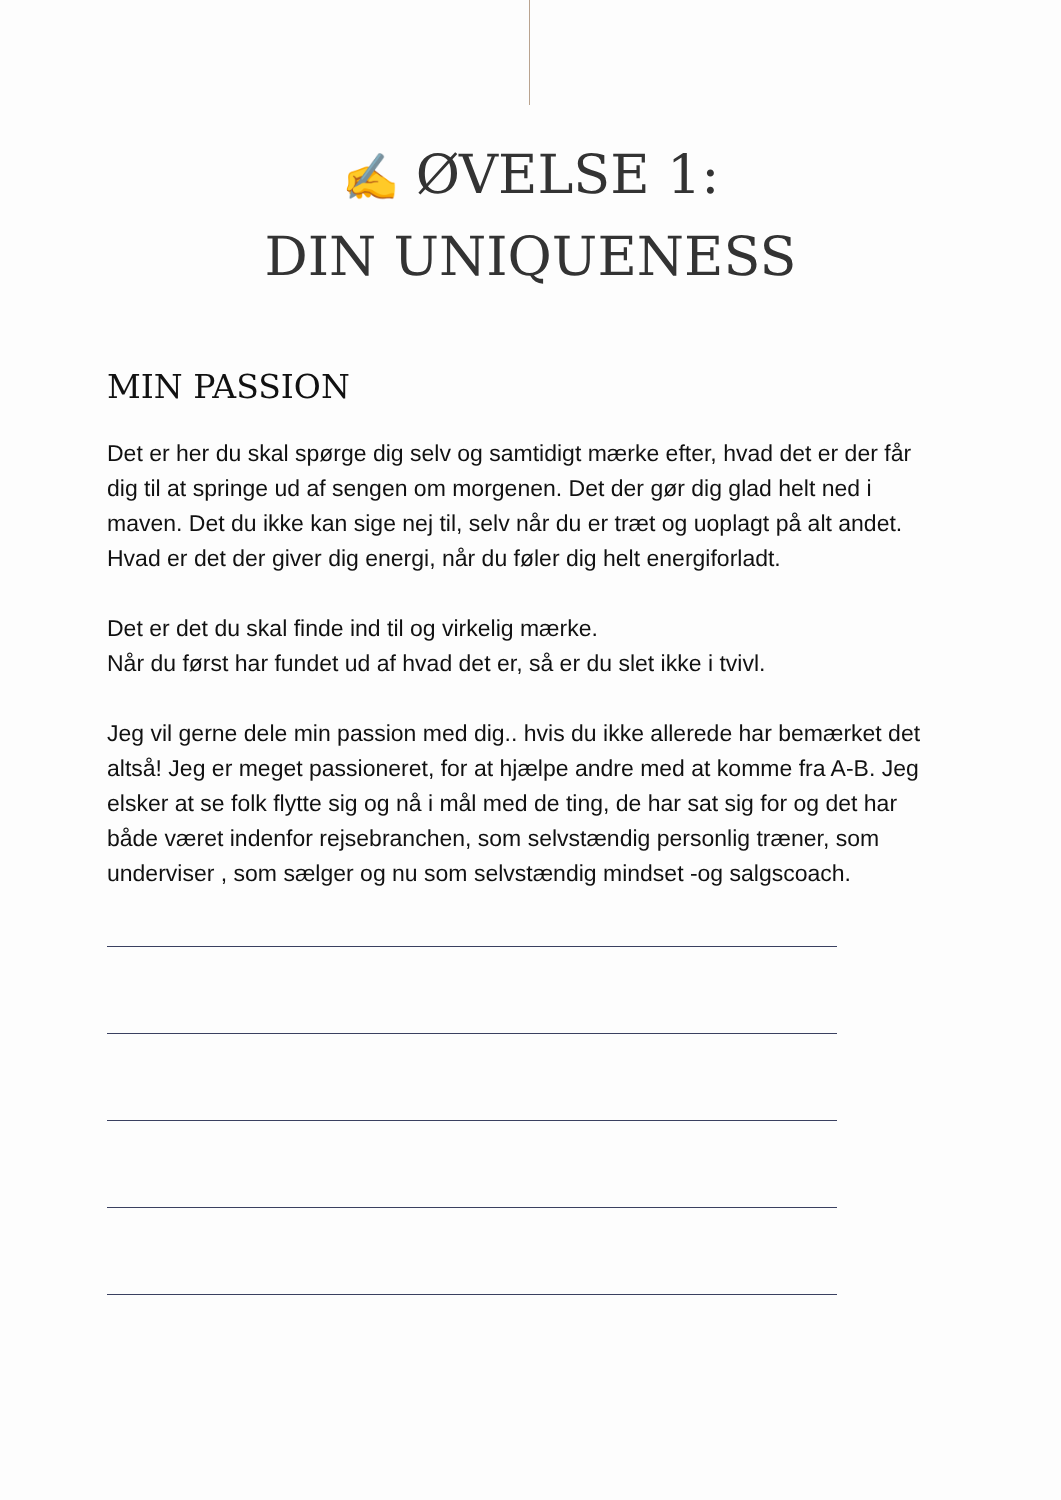✍ ØVELSE 1:
DIN UNIQUENESS
MIN PASSION
Det er her du skal spørge dig selv og samtidigt mærke efter, hvad det er der får dig til at springe ud af sengen om morgenen. Det der gør dig glad helt ned i maven. Det du ikke kan sige nej til, selv når du er træt og uoplagt på alt andet. Hvad er det der giver dig energi, når du føler dig helt energiforladt.
Det er det du skal finde ind til og virkelig mærke.
Når du først har fundet ud af hvad det er, så er du slet ikke i tvivl.
Jeg vil gerne dele min passion med dig.. hvis du ikke allerede har bemærket det altså! Jeg er meget passioneret, for at hjælpe andre med at komme fra A-B. Jeg elsker at se folk flytte sig og nå i mål med de ting, de har sat sig for og det har både været indenfor rejsebranchen, som selvstændig personlig træner, som underviser , som sælger og nu som selvstændig mindset -og salgscoach.